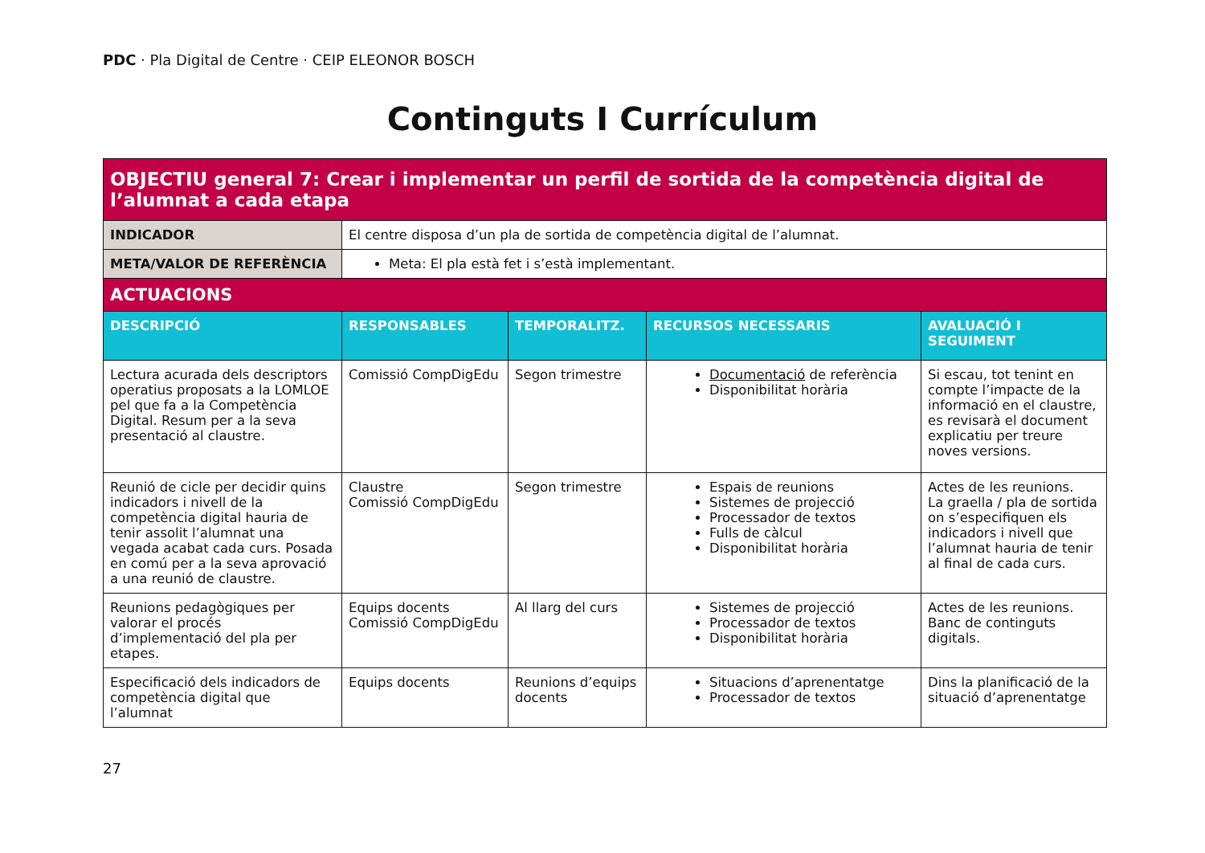PDC · Pla Digital de Centre · CEIP ELEONOR BOSCH
Continguts I Currículum
| OBJECTIU general 7: Crear i implementar un perfil de sortida de la competència digital de l’alumnat a cada etapa | | | | |
| INDICADOR | El centre disposa d’un pla de sortida de competència digital de l’alumnat. | | | |
| META/VALOR DE REFERÈNCIA | Meta: El pla està fet i s’està implementant. | | | |
| ACTUACIONS | | | | |
| DESCRIPCIÓ | RESPONSABLES | TEMPORALITZ. | RECURSOS NECESSARIS | AVALUACIÓ I SEGUIMENT |
| Lectura acurada dels descriptors operatius proposats a la LOMLOE pel que fa a la Competència Digital. Resum per a la seva presentació al claustre. | Comissió CompDigEdu | Segon trimestre | Documentació de referència Disponibilitat horària | Si escau, tot tenint en compte l’impacte de la informació en el claustre, es revisarà el document explicatiu per treure noves versions. |
| Reunió de cicle per decidir quins indicadors i nivell de la competència digital hauria de tenir assolit l’alumnat una vegada acabat cada curs. Posada en comú per a la seva aprovació a una reunió de claustre. | Claustre Comissió CompDigEdu | Segon trimestre | Espais de reunions Sistemes de projecció Processador de textos Fulls de càlcul Disponibilitat horària | Actes de les reunions. La graella / pla de sortida on s’especifiquen els indicadors i nivell que l’alumnat hauria de tenir al final de cada curs. |
| Reunions pedagògiques per valorar el procés d’implementació del pla per etapes. | Equips docents Comissió CompDigEdu | Al llarg del curs | Sistemes de projecció Processador de textos Disponibilitat horària | Actes de les reunions. Banc de continguts digitals. |
| Especificació dels indicadors de competència digital que l’alumnat | Equips docents | Reunions d’equips docents | Situacions d’aprenentatge Processador de textos | Dins la planificació de la situació d’aprenentatge |
27